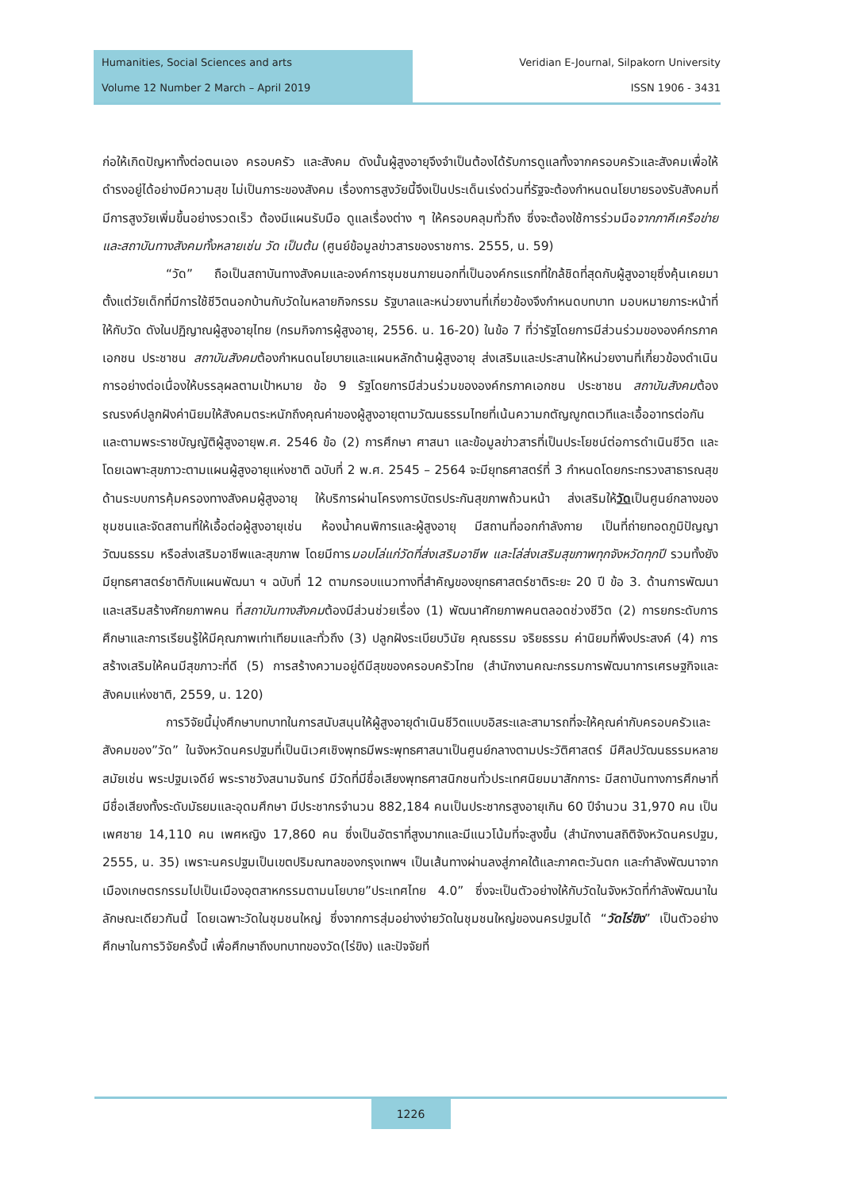Humanities, Social Sciences and arts
Volume 12 Number 2 March – April 2019
Veridian E-Journal, Silpakorn University
ISSN 1906 - 3431
ก่อให้เกิดปัญหาทั้งต่อตนเอง ครอบครัว และสังคม ดังนั้นผู้สูงอายุจึงจำเป็นต้องได้รับการดูแลทั้งจากครอบครัวและสังคมเพื่อให้ดำรงอยู่ได้อย่างมีความสุข ไม่เป็นภาระของสังคม เรื่องการสูงวัยนี้จึงเป็นประเด็นเร่งด่วนที่รัฐจะต้องกำหนดนโยบายรองรับสังคมที่มีการสูงวัยเพิ่มขึ้นอย่างรวดเร็ว ต้องมีแผนรับมือ ดูแลเรื่องต่าง ๆ ให้ครอบคลุมทั่วถึง ซึ่งจะต้องใช้การร่วมมือจากภาคีเครือข่ายและสถาบันทางสังคมทั้งหลายเช่น วัด เป็นต้น (ศูนย์ข้อมูลข่าวสารของราชการ. 2555, น. 59)
“วัด” ถือเป็นสถาบันทางสังคมและองค์การชุมชนภายนอกที่เป็นองค์กรแรกที่ใกล้ชิดที่สุดกับผู้สูงอายุซึ่งคุ้นเคยมาตั้งแต่วัยเด็กที่มีการใช้ชีวิตนอกบ้านกับวัดในหลายกิจกรรม รัฐบาลและหน่วยงานที่เกี่ยวข้องจึงกำหนดบทบาท มอบหมายภาระหน้าที่ให้กับวัด ดังในปฏิญาณผู้สูงอายุไทย (กรมกิจการผู้สูงอายุ, 2556. น. 16-20) ในข้อ 7 ที่ว่ารัฐโดยการมีส่วนร่วมขององค์กรภาคเอกชน ประชาชน สถาบันสังคมต้องกำหนดนโยบายและแผนหลักด้านผู้สูงอายุ ส่งเสริมและประสานให้หน่วยงานที่เกี่ยวข้องดำเนินการอย่างต่อเนื่องให้บรรลุผลตามเป้าหมาย ข้อ 9 รัฐโดยการมีส่วนร่วมขององค์กรภาคเอกชน ประชาชน สถาบันสังคมต้องรณรงค์ปลูกฝังค่านิยมให้สังคมตระหนักถึงคุณค่าของผู้สูงอายุตามวัฒนธรรมไทยที่เน้นความกตัญญูกตเวทีและเอื้ออาทรต่อกัน และตามพระราชบัญญัติผู้สูงอายุพ.ศ. 2546 ข้อ (2) การศึกษา ศาสนา และข้อมูลข่าวสารที่เป็นประโยชน์ต่อการดำเนินชีวิต และโดยเฉพาะสุขภาวะตามแผนผู้สูงอายุแห่งชาติ ฉบับที่ 2 พ.ศ. 2545 – 2564 จะมียุทธศาสตร์ที่ 3 กำหนดโดยกระทรวงสาธารณสุข ด้านระบบการคุ้มครองทางสังคมผู้สูงอายุ ให้บริการผ่านโครงการบัตรประกันสุขภาพถ้วนหน้า ส่งเสริมให้วัดเป็นศูนย์กลางของชุมชนและจัดสถานที่ให้เอื้อต่อผู้สูงอายุเช่น ห้องน้ำคนพิการและผู้สูงอายุ มีสถานที่ออกกำลังกาย เป็นที่ถ่ายทอดภูมิปัญญา วัฒนธรรม หรือส่งเสริมอาชีพและสุขภาพ โดยมีการมอบโล่แก่วัดที่ส่งเสริมอาชีพ และโล่ส่งเสริมสุขภาพทุกจังหวัดทุกปี รวมทั้งยังมียุทธศาสตร์ชาติกับแผนพัฒนา ฯ ฉบับที่ 12 ตามกรอบแนวทางที่สำคัญของยุทธศาสตร์ชาติระยะ 20 ปี ข้อ 3. ด้านการพัฒนาและเสริมสร้างศักยภาพคน ที่สถาบันทางสังคมต้องมีส่วนช่วยเรื่อง (1) พัฒนาศักยภาพคนตลอดช่วงชีวิต (2) การยกระดับการศึกษาและการเรียนรู้ให้มีคุณภาพเท่าเทียมและทั่วถึง (3) ปลูกฝังระเบียบวินัย คุณธรรม จริยธรรม ค่านิยมที่พึงประสงค์ (4) การสร้างเสริมให้คนมีสุขภาวะที่ดี (5) การสร้างความอยู่ดีมีสุขของครอบครัวไทย (สำนักงานคณะกรรมการพัฒนาการเศรษฐกิจและสังคมแห่งชาติ, 2559, น. 120)
การวิจัยนี้มุ่งศึกษาบทบาทในการสนับสนุนให้ผู้สูงอายุดำเนินชีวิตแบบอิสระและสามารถที่จะให้คุณค่ากับครอบครัวและสังคมของ”วัด” ในจังหวัดนครปฐมที่เป็นนิเวศเชิงพุทธมีพระพุทธศาสนาเป็นศูนย์กลางตามประวัติศาสตร์ มีศิลปวัฒนธรรมหลายสมัยเช่น พระปฐมเจดีย์ พระราชวังสนามจันทร์ มีวัดที่มีชื่อเสียงพุทธศาสนิกชนทั่วประเทศนิยมมาสักการะ มีสถาบันทางการศึกษาที่มีชื่อเสียงทั้งระดับมัธยมและอุดมศึกษา มีประชากรจำนวน 882,184 คนเป็นประชากรสูงอายุเกิน 60 ปีจำนวน 31,970 คน เป็นเพศชาย 14,110 คน เพศหญิง 17,860 คน ซึ่งเป็นอัตราที่สูงมากและมีแนวโน้มที่จะสูงขึ้น (สำนักงานสถิติจังหวัดนครปฐม, 2555, น. 35) เพราะนครปฐมเป็นเขตปริมณฑลของกรุงเทพฯ เป็นเส้นทางผ่านลงสู่ภาคใต้และภาคตะวันตก และกำลังพัฒนาจากเมืองเกษตรกรรมไปเป็นเมืองอุตสาหกรรมตามนโยบาย”ประเทศไทย 4.0” ซึ่งจะเป็นตัวอย่างให้กับวัดในจังหวัดที่กำลังพัฒนาในลักษณะเดียวกันนี้ โดยเฉพาะวัดในชุมชนใหญ่ ซึ่งจากการสุ่มอย่างง่ายวัดในชุมชนใหญ่ของนครปฐมได้ “วัดไร่ขิง” เป็นตัวอย่างศึกษาในการวิจัยครั้งนี้ เพื่อศึกษาถึงบทบาทของวัด(ไร่ขิง) และปัจจัยที่
1226